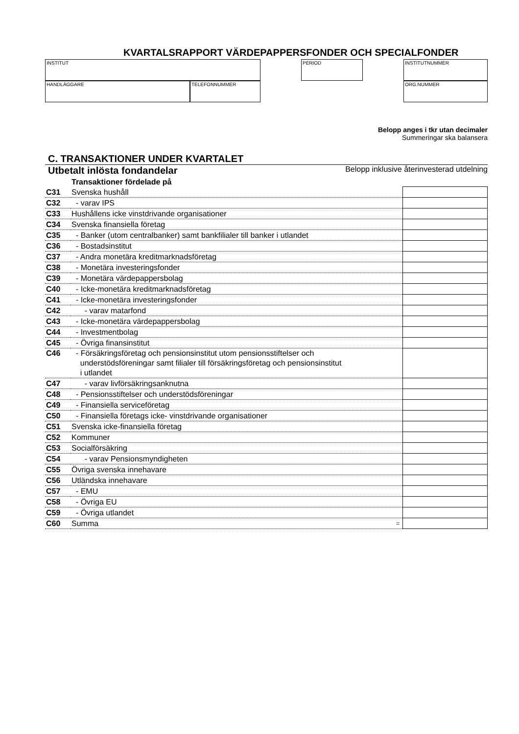KVARTALSRAPPORT VÄRDEPAPPERSFONDER OCH SPECIALFONDER
INSTITUT
HANDLÄGGARE TELEFONNUMMER
PERIOD INSTITUTNUMMER
ORG.NUMMER
Belopp anges i tkr utan decimaler
Summeringar ska balansera
C. TRANSAKTIONER UNDER KVARTALET
Utbetalt inlösta fondandelar Belopp inklusive återinvesterad utdelning
| | Transaktioner fördelade på | |
| C31 | Svenska hushåll | |
| C32 | - varav IPS | |
| C33 | Hushållens icke vinstdrivande organisationer | |
| C34 | Svenska finansiella företag | |
| C35 | - Banker (utom centralbanker) samt bankfilialer till banker i utlandet | |
| C36 | - Bostadsinstitut | |
| C37 | - Andra monetära kreditmarknadsföretag | |
| C38 | - Monetära investeringsfonder | |
| C39 | - Monetära värdepappersbolag | |
| C40 | - Icke-monetära kreditmarknadsföretag | |
| C41 | - Icke-monetära investeringsfonder | |
| C42 | - varav matarfond | |
| C43 | - Icke-monetära värdepappersbolag | |
| C44 | - Investmentbolag | |
| C45 | - Övriga finansinstitut | |
| C46 | - Försäkringsföretag och pensionsinstitut utom pensionsstiftelser och understödsföreningar samt filialer till försäkringsföretag och pensionsinstitut i utlandet | |
| C47 | - varav livförsäkringsanknutna | |
| C48 | - Pensionsstiftelser och understödsföreningar | |
| C49 | - Finansiella serviceföretag | |
| C50 | - Finansiella företags icke- vinstdrivande organisationer | |
| C51 | Svenska icke-finansiella företag | |
| C52 | Kommuner | |
| C53 | Socialförsäkring | |
| C54 | - varav Pensionsmyndigheten | |
| C55 | Övriga svenska innehavare | |
| C56 | Utländska innehavare | |
| C57 | - EMU | |
| C58 | - Övriga EU | |
| C59 | - Övriga utlandet | |
| C60 | Summa = | |